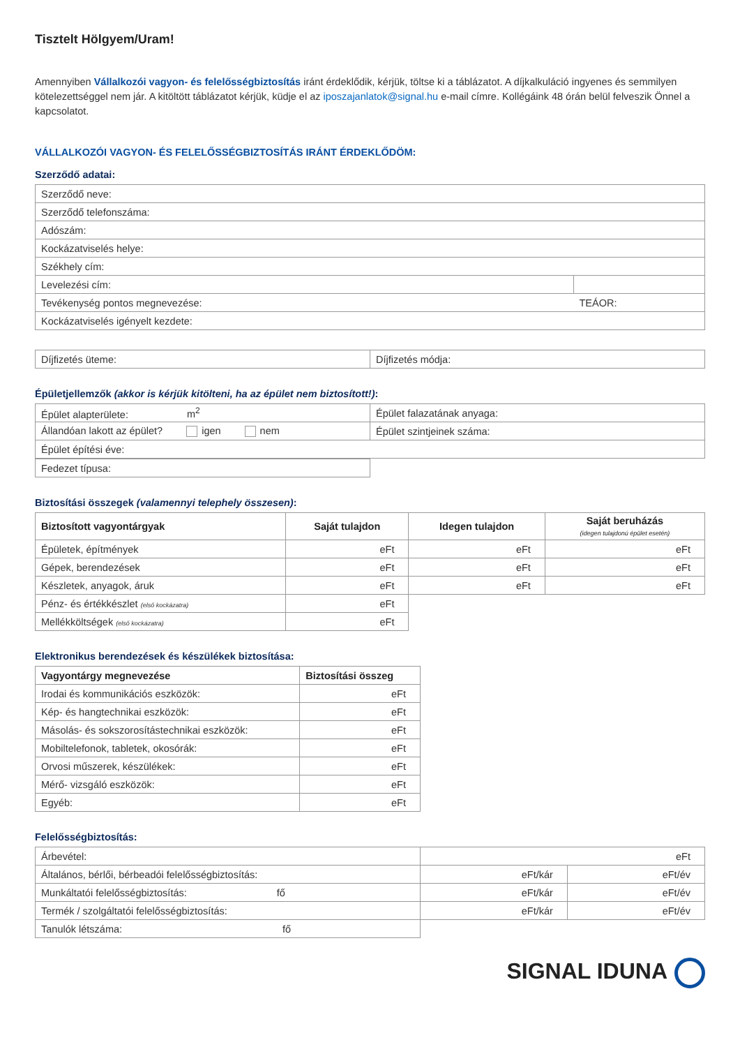Tisztelt Hölgyem/Uram!
Amennyiben Vállalkozói vagyon- és felelősségbiztosítás iránt érdeklődik, kérjük, töltse ki a táblázatot. A díjkalkuláció ingyenes és semmilyen kötelezettséggel nem jár. A kitöltött táblázatot kérjük, küdje el az iposzajanlatok@signal.hu e-mail címre. Kollégáink 48 órán belül felveszik Önnel a kapcsolatot.
VÁLLALKOZÓI VAGYON- ÉS FELELŐSSÉGBIZTOSÍTÁS IRÁNT ÉRDEKLŐDÖM:
Szerződő adatai:
| Szerződő neve: | |
| Szerződő telefonszáma: | |
| Adószám: | |
| Kockázatviselés helye: | |
| Székhely cím: | |
| Levelezési cím: | |
| Tevékenység pontos megnevezése: | TEÁOR: |
| Kockázatviselés igényelt kezdete: | |
| Díjfizetés üteme: | Díjfizetés módja: |
Épületjellemzők (akkor is kérjük kitölteni, ha az épület nem biztosított!):
| Épület alapterülete: m<sup>2</sup> | Épület falazatának anyaga: |
| Állandóan lakott az épület? igen nem | Épület szintjeinek száma: |
| Épület építési éve: | |
| Fedezet típusa: |
Biztosítási összegek (valamennyi telephely összesen):
| Biztosított vagyontárgyak | Saját tulajdon | Idegen tulajdon | Saját beruházás (idegen tulajdonú épület esetén) |
| --- | --- | --- | --- |
| Épületek, építmények | eFt | eFt | eFt |
| Gépek, berendezések | eFt | eFt | eFt |
| Készletek, anyagok, áruk | eFt | eFt | eFt |
| Pénz- és értékkészlet (első kockázatra) | eFt | | |
| Mellékköltségek (első kockázatra) | eFt | | |
Elektronikus berendezések és készülékek biztosítása:
| Vagyontárgy megnevezése | Biztosítási összeg |
| --- | --- |
| Irodai és kommunikációs eszközök: | eFt |
| Kép- és hangtechnikai eszközök: | eFt |
| Másolás- és sokszorosítástechnikai eszközök: | eFt |
| Mobiltelefonok, tabletek, okosórák: | eFt |
| Orvosi műszerek, készülékek: | eFt |
| Mérő- vizsgáló eszközök: | eFt |
| Egyéb: | eFt |
Felelősségbiztosítás:
| Árbevétel: | eFt | |
| Általános, bérlői, bérbeadói felelősségbiztosítás: | eFt/kár | eFt/év |
| Munkáltatói felelősségbiztosítás: fő | eFt/kár | eFt/év |
| Termék / szolgáltatói felelősségbiztosítás: | eFt/kár | eFt/év |
| Tanulók létszáma: fő | | |
SIGNAL IDUNA